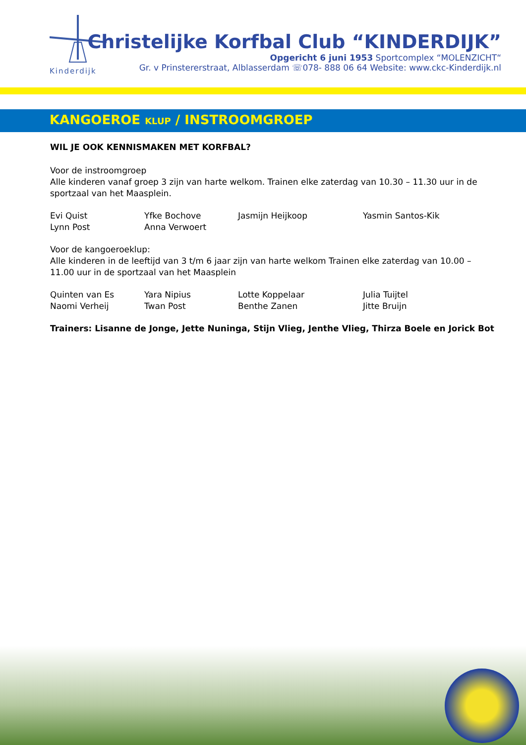Kinderdijk
Christelijke Korfbal Club “KINDERDIJK”
Opgericht 6 juni 1953 Sportcomplex “MOLENZICHT“
Gr. v Prinstererstraat, Alblasserdam ☏078- 888 06 64 Website: www.ckc-Kinderdijk.nl
KANGOEROE KLUP / INSTROOMGROEP
WIL JE OOK KENNISMAKEN MET KORFBAL?
Voor de instroomgroep
Alle kinderen vanaf groep 3 zijn van harte welkom. Trainen elke zaterdag van 10.30 – 11.30 uur in de sportzaal van het Maasplein.
Evi Quist
Yfke Bochove
Jasmijn Heijkoop
Yasmin Santos-Kik
Lynn Post
Anna Verwoert
Voor de kangoeroeklup:
Alle kinderen in de leeftijd van 3 t/m 6 jaar zijn van harte welkom Trainen elke zaterdag van 10.00 – 11.00 uur in de sportzaal van het Maasplein
Quinten van Es
Yara Nipius
Lotte Koppelaar
Julia Tuijtel
Naomi Verheij
Twan Post
Benthe Zanen
Jitte Bruijn
Trainers: Lisanne de Jonge, Jette Nuninga, Stijn Vlieg, Jenthe Vlieg, Thirza Boele en Jorick Bot